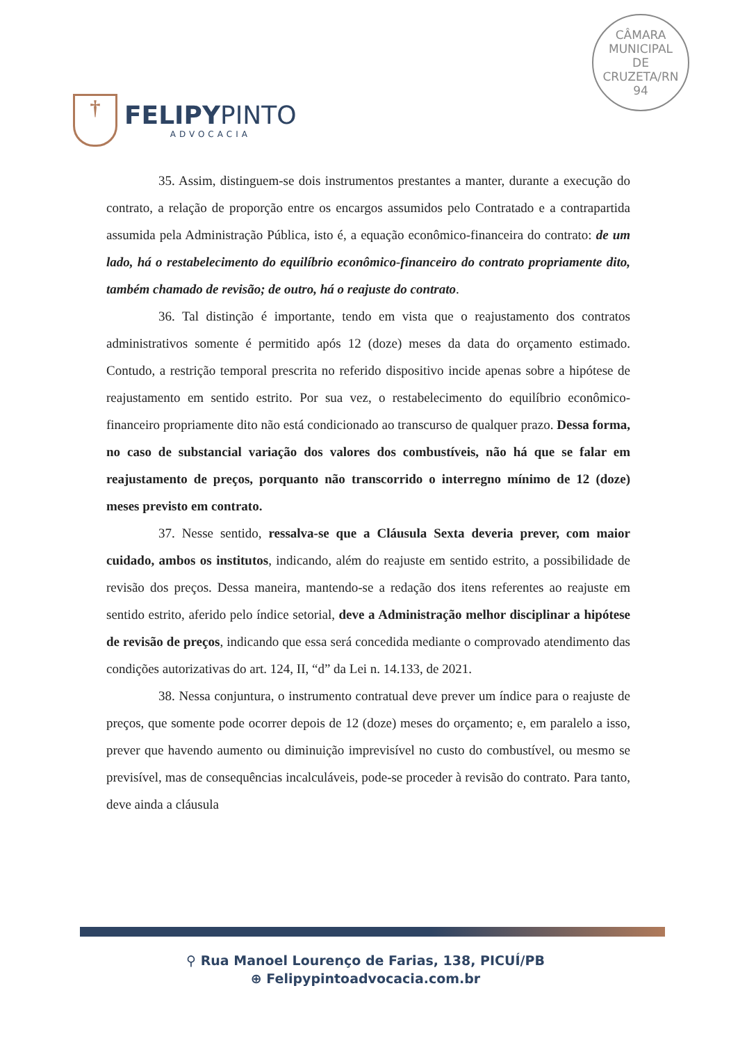†
FELIPYPINTO
ADVOCACIA
CÂMARA
MUNICIPAL
DE
CRUZETA/RN
94
35. Assim, distinguem-se dois instrumentos prestantes a manter, durante a execução do contrato, a relação de proporção entre os encargos assumidos pelo Contratado e a contrapartida assumida pela Administração Pública, isto é, a equação econômico-financeira do contrato: de um lado, há o restabelecimento do equilíbrio econômico-financeiro do contrato propriamente dito, também chamado de revisão; de outro, há o reajuste do contrato.
36. Tal distinção é importante, tendo em vista que o reajustamento dos contratos administrativos somente é permitido após 12 (doze) meses da data do orçamento estimado. Contudo, a restrição temporal prescrita no referido dispositivo incide apenas sobre a hipótese de reajustamento em sentido estrito. Por sua vez, o restabelecimento do equilíbrio econômico-financeiro propriamente dito não está condicionado ao transcurso de qualquer prazo. Dessa forma, no caso de substancial variação dos valores dos combustíveis, não há que se falar em reajustamento de preços, porquanto não transcorrido o interregno mínimo de 12 (doze) meses previsto em contrato.
37. Nesse sentido, ressalva-se que a Cláusula Sexta deveria prever, com maior cuidado, ambos os institutos, indicando, além do reajuste em sentido estrito, a possibilidade de revisão dos preços. Dessa maneira, mantendo-se a redação dos itens referentes ao reajuste em sentido estrito, aferido pelo índice setorial, deve a Administração melhor disciplinar a hipótese de revisão de preços, indicando que essa será concedida mediante o comprovado atendimento das condições autorizativas do art. 124, II, “d” da Lei n. 14.133, de 2021.
38. Nessa conjuntura, o instrumento contratual deve prever um índice para o reajuste de preços, que somente pode ocorrer depois de 12 (doze) meses do orçamento; e, em paralelo a isso, prever que havendo aumento ou diminuição imprevisível no custo do combustível, ou mesmo se previsível, mas de consequências incalculáveis, pode-se proceder à revisão do contrato. Para tanto, deve ainda a cláusula
⚲ Rua Manoel Lourenço de Farias, 138, PICUÍ/PB
⊕ Felipypintoadvocacia.com.br